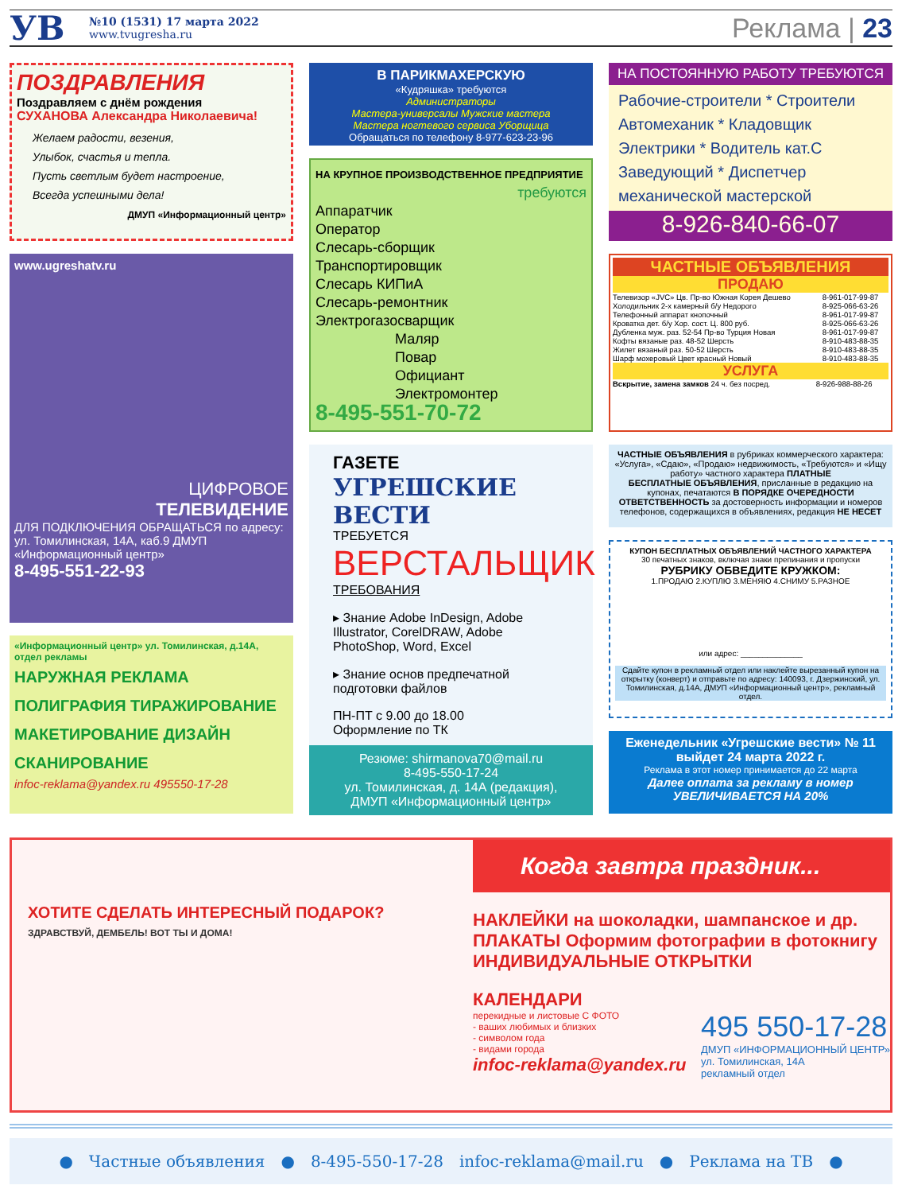УВ
№10 (1531) 17 марта 2022
www.tvugresha.ru
Реклама | 23
ПОЗДРАВЛЕНИЯ
Поздравляем с днём рождения
СУХАНОВА Александра Николаевича!
Желаем радости, везения,
Улыбок, счастья и тепла.
Пусть светлым будет настроение,
Всегда успешными дела!
ДМУП «Информационный центр»
www.ugreshatv.ru
ЦИФРОВОЕ
ТЕЛЕВИДЕНИЕ
ДЛЯ ПОДКЛЮЧЕНИЯ ОБРАЩАТЬСЯ по адресу: ул. Томилинская, 14А, каб.9 ДМУП «Информационный центр»
8-495-551-22-93
«Информационный центр» ул. Томилинская, д.14А, отдел рекламы
НАРУЖНАЯ РЕКЛАМА
ПОЛИГРАФИЯ ТИРАЖИРОВАНИЕ
МАКЕТИРОВАНИЕ ДИЗАЙН
СКАНИРОВАНИЕ
infoc-reklama@yandex.ru 495550-17-28
В ПАРИКМАХЕРСКУЮ
«Кудряшка» требуются
Администраторы
Мастера-универсалы Мужские мастера
Мастера ногтевого сервиса Уборщица
Обращаться по телефону 8-977-623-23-96
НА КРУПНОЕ ПРОИЗВОДСТВЕННОЕ ПРЕДПРИЯТИЕ
требуются
Аппаратчик
Оператор
Слесарь-сборщик
Транспортировщик
Слесарь КИПиА
Слесарь-ремонтник
Электрогазосварщик
Маляр
Повар
Официант
Электромонтер
8-495-551-70-72
ГАЗЕТЕ УГРЕШСКИЕ ВЕСТИ
ТРЕБУЕТСЯ
ВЕРСТАЛЬЩИК
ТРЕБОВАНИЯ
▸ Знание Adobe InDesign, Adobe Illustrator, CorelDRAW, Adobe PhotoShop, Word, Excel
▸ Знание основ предпечатной подготовки файлов
ПН-ПТ с 9.00 до 18.00
Оформление по ТК
Резюме: shirmanova70@mail.ru
8-495-550-17-24
ул. Томилинская, д. 14А (редакция),
ДМУП «Информационный центр»
НА ПОСТОЯННУЮ РАБОТУ ТРЕБУЮТСЯ
Рабочие-строители * Строители
Автомеханик * Кладовщик
Электрики * Водитель кат.С
Заведующий * Диспетчер
механической мастерской
8-926-840-66-07
ЧАСТНЫЕ ОБЪЯВЛЕНИЯ
ПРОДАЮ
| Телевизор «JVC» Цв. Пр-во Южная Корея Дешево | 8-961-017-99-87 |
| Холодильник 2-х камерный б/у Недорого | 8-925-066-63-26 |
| Телефонный аппарат кнопочный | 8-961-017-99-87 |
| Кроватка дет. б/у Хор. сост. Ц. 800 руб. | 8-925-066-63-26 |
| Дубленка муж. раз. 52-54 Пр-во Турция Новая | 8-961-017-99-87 |
| Кофты вязаные раз. 48-52 Шерсть | 8-910-483-88-35 |
| Жилет вязаный раз. 50-52 Шерсть | 8-910-483-88-35 |
| Шарф мохеровый Цвет красный Новый | 8-910-483-88-35 |
УСЛУГА
| Вскрытие, замена замков 24 ч. без посред. | 8-926-988-88-26 |
ЧАСТНЫЕ ОБЪЯВЛЕНИЯ в рубриках коммерческого характера: «Услуга», «Сдаю», «Продаю» недвижимость, «Требуются» и «Ищу работу» частного характера ПЛАТНЫЕ
БЕСПЛАТНЫЕ ОБЪЯВЛЕНИЯ, присланные в редакцию на купонах, печатаются В ПОРЯДКЕ ОЧЕРЕДНОСТИ
ОТВЕТСТВЕННОСТЬ за достоверность информации и номеров телефонов, содержащихся в объявлениях, редакция НЕ НЕСЕТ
КУПОН БЕСПЛАТНЫХ ОБЪЯВЛЕНИЙ ЧАСТНОГО ХАРАКТЕРА
30 печатных знаков, включая знаки препинания и пропуски
РУБРИКУ ОБВЕДИТЕ КРУЖКОМ:
1.ПРОДАЮ 2.КУПЛЮ 3.МЕНЯЮ 4.СНИМУ 5.РАЗНОЕ
или адрес: ______________
Сдайте купон в рекламный отдел или наклейте вырезанный купон на открытку (конверт) и отправьте по адресу: 140093, г. Дзержинский, ул. Томилинская, д.14А, ДМУП «Информационный центр», рекламный отдел.
Еженедельник «Угрешские вести» № 11
выйдет 24 марта 2022 г.
Реклама в этот номер принимается до 22 марта
Далее оплата за рекламу в номер УВЕЛИЧИВАЕТСЯ НА 20%
ХОТИТЕ СДЕЛАТЬ ИНТЕРЕСНЫЙ ПОДАРОК?
ЗДРАВСТВУЙ, ДЕМБЕЛЬ! ВОТ ТЫ И ДОМА!
Когда завтра праздник...
НАКЛЕЙКИ на шоколадки, шампанское и др.
ПЛАКАТЫ Оформим фотографии в фотокнигу
ИНДИВИДУАЛЬНЫЕ ОТКРЫТКИ
КАЛЕНДАРИ
перекидные и листовые С ФОТО
- ваших любимых и близких
- символом года
- видами города
infoc-reklama@yandex.ru
495 550-17-28
ДМУП «ИНФОРМАЦИОННЫЙ ЦЕНТР»
ул. Томилинская, 14А
рекламный отдел
● Частные объявления ● 8-495-550-17-28 infoc-reklama@mail.ru ● Реклама на ТВ ●